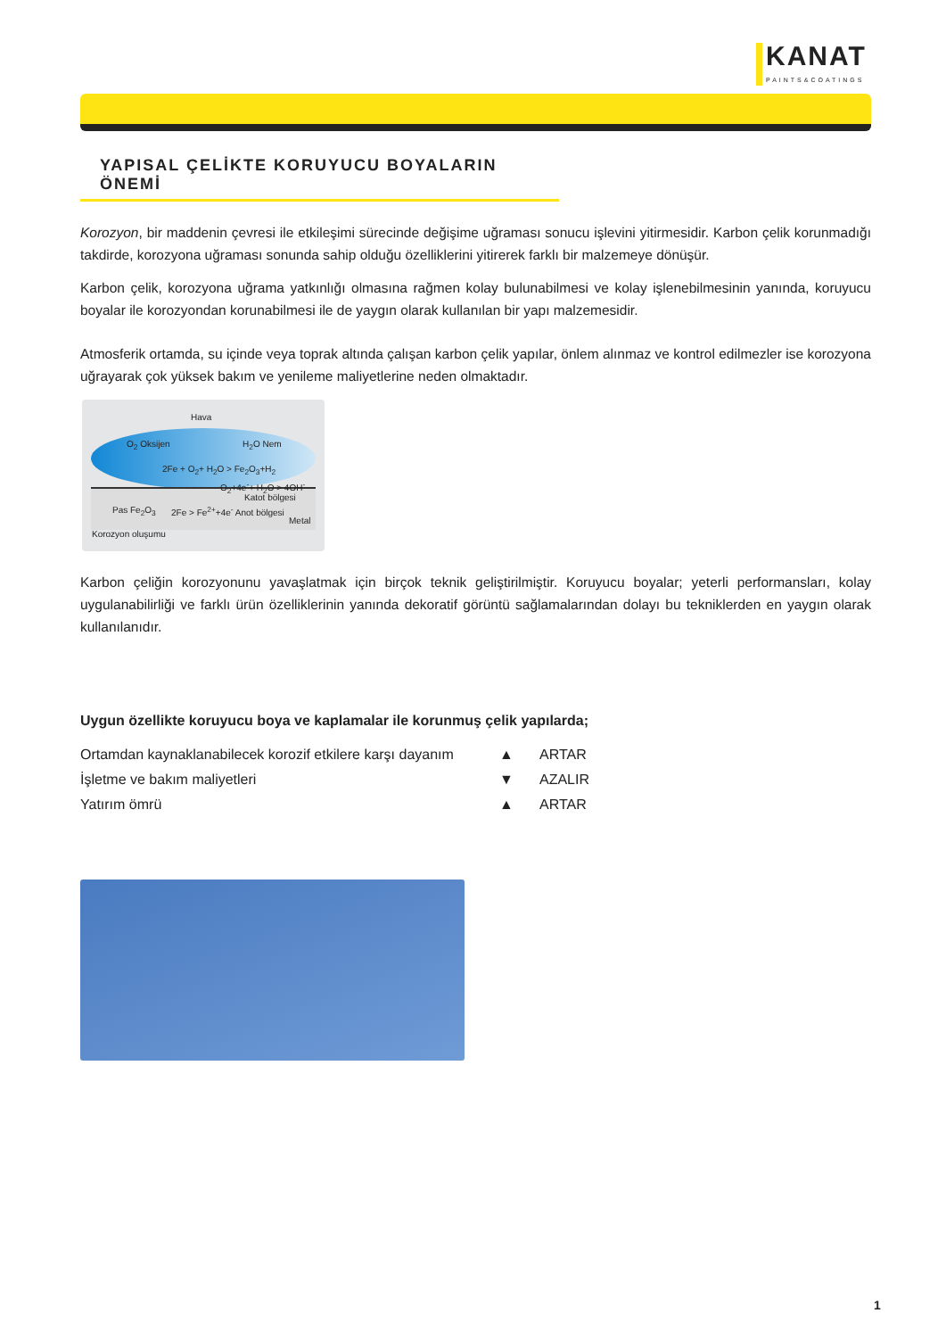KANAT
PAINTS&COATINGS
YAPISAL ÇELİKTE KORUYUCU BOYALARIN ÖNEMİ
Korozyon, bir maddenin çevresi ile etkileşimi sürecinde değişime uğraması sonucu işlevini yitirmesidir. Karbon çelik korunmadığı takdirde, korozyona uğraması sonunda sahip olduğu özelliklerini yitirerek farklı bir malzemeye dönüşür.
Karbon çelik, korozyona uğrama yatkınlığı olmasına rağmen kolay bulunabilmesi ve kolay işlenebilmesinin yanında, koruyucu boyalar ile korozyondan korunabilmesi ile de yaygın olarak kullanılan bir yapı malzemesidir.
Atmosferik ortamda, su içinde veya toprak altında çalışan karbon çelik yapılar, önlem alınmaz ve kontrol edilmezler ise korozyona uğrayarak çok yüksek bakım ve yenileme maliyetlerine neden olmaktadır.
Hava
O<sub>2</sub> Oksijen H<sub>2</sub>O Nem
2Fe + O<sub>2</sub>+ H<sub>2</sub>O > Fe<sub>2</sub>O<sub>3</sub>+H<sub>2</sub>
O<sub>2</sub>+4e<sup>-</sup>+ H<sub>2</sub>O > 4OH<sup>-</sup>
Katot bölgesi
Pas Fe<sub>2</sub>O<sub>3</sub> 2Fe > Fe<sup>2+</sup>+4e<sup>-</sup> Anot bölgesi
Metal
Korozyon oluşumu
Karbon çeliğin korozyonunu yavaşlatmak için birçok teknik geliştirilmiştir. Koruyucu boyalar; yeterli performansları, kolay uygulanabilirliği ve farklı ürün özelliklerinin yanında dekoratif görüntü sağlamalarından dolayı bu tekniklerden en yaygın olarak kullanılanıdır.
Uygun özellikte koruyucu boya ve kaplamalar ile korunmuş çelik yapılarda;
| Ortamdan kaynaklanabilecek korozif etkilere karşı dayanım | ▲ | ARTAR |
| İşletme ve bakım maliyetleri | ▼ | AZALIR |
| Yatırım ömrü | ▲ | ARTAR |
1